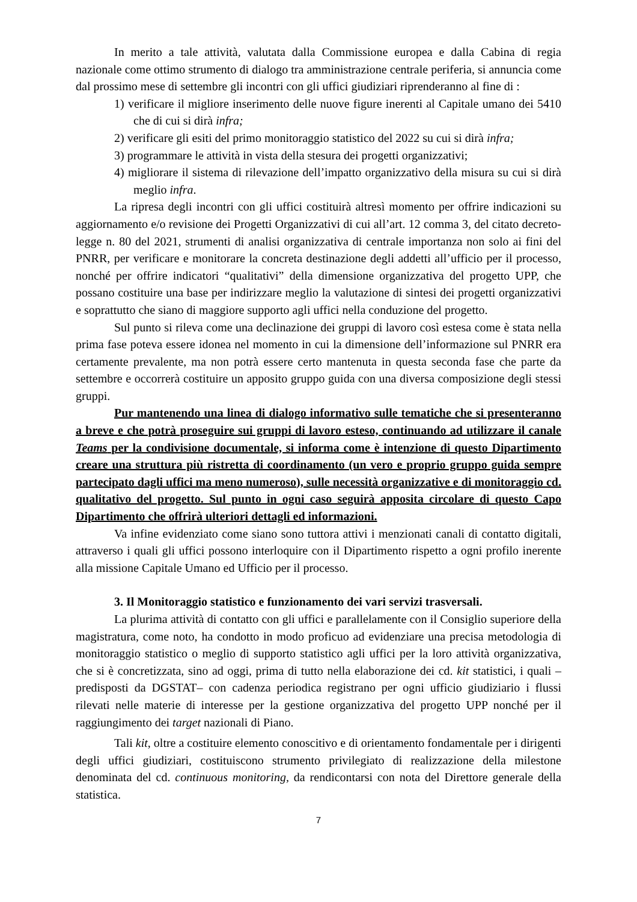In merito a tale attività, valutata dalla Commissione europea e dalla Cabina di regia nazionale come ottimo strumento di dialogo tra amministrazione centrale periferia, si annuncia come dal prossimo mese di settembre gli incontri con gli uffici giudiziari riprenderanno al fine di :
1) verificare il migliore inserimento delle nuove figure inerenti al Capitale umano dei 5410 che di cui si dirà infra;
2) verificare gli esiti del primo monitoraggio statistico del 2022 su cui si dirà infra;
3) programmare le attività in vista della stesura dei progetti organizzativi;
4) migliorare il sistema di rilevazione dell’impatto organizzativo della misura su cui si dirà meglio infra.
La ripresa degli incontri con gli uffici costituirà altresì momento per offrire indicazioni su aggiornamento e/o revisione dei Progetti Organizzativi di cui all’art. 12 comma 3, del citato decreto-legge n. 80 del 2021, strumenti di analisi organizzativa di centrale importanza non solo ai fini del PNRR, per verificare e monitorare la concreta destinazione degli addetti all’ufficio per il processo, nonché per offrire indicatori “qualitativi” della dimensione organizzativa del progetto UPP, che possano costituire una base per indirizzare meglio la valutazione di sintesi dei progetti organizzativi e soprattutto che siano di maggiore supporto agli uffici nella conduzione del progetto.
Sul punto si rileva come una declinazione dei gruppi di lavoro così estesa come è stata nella prima fase poteva essere idonea nel momento in cui la dimensione dell’informazione sul PNRR era certamente prevalente, ma non potrà essere certo mantenuta in questa seconda fase che parte da settembre e occorrerà costituire un apposito gruppo guida con una diversa composizione degli stessi gruppi.
Pur mantenendo una linea di dialogo informativo sulle tematiche che si presenteranno a breve e che potrà proseguire sui gruppi di lavoro esteso, continuando ad utilizzare il canale Teams per la condivisione documentale, si informa come è intenzione di questo Dipartimento creare una struttura più ristretta di coordinamento (un vero e proprio gruppo guida sempre partecipato dagli uffici ma meno numeroso), sulle necessità organizzative e di monitoraggio cd. qualitativo del progetto. Sul punto in ogni caso seguirà apposita circolare di questo Capo Dipartimento che offrirà ulteriori dettagli ed informazioni.
Va infine evidenziato come siano sono tuttora attivi i menzionati canali di contatto digitali, attraverso i quali gli uffici possono interloquire con il Dipartimento rispetto a ogni profilo inerente alla missione Capitale Umano ed Ufficio per il processo.
3. Il Monitoraggio statistico e funzionamento dei vari servizi trasversali.
La plurima attività di contatto con gli uffici e parallelamente con il Consiglio superiore della magistratura, come noto, ha condotto in modo proficuo ad evidenziare una precisa metodologia di monitoraggio statistico o meglio di supporto statistico agli uffici per la loro attività organizzativa, che si è concretizzata, sino ad oggi, prima di tutto nella elaborazione dei cd. kit statistici, i quali – predisposti da DGSTAT– con cadenza periodica registrano per ogni ufficio giudiziario i flussi rilevati nelle materie di interesse per la gestione organizzativa del progetto UPP nonché per il raggiungimento dei target nazionali di Piano.
Tali kit, oltre a costituire elemento conoscitivo e di orientamento fondamentale per i dirigenti degli uffici giudiziari, costituiscono strumento privilegiato di realizzazione della milestone denominata del cd. continuous monitoring, da rendicontarsi con nota del Direttore generale della statistica.
7